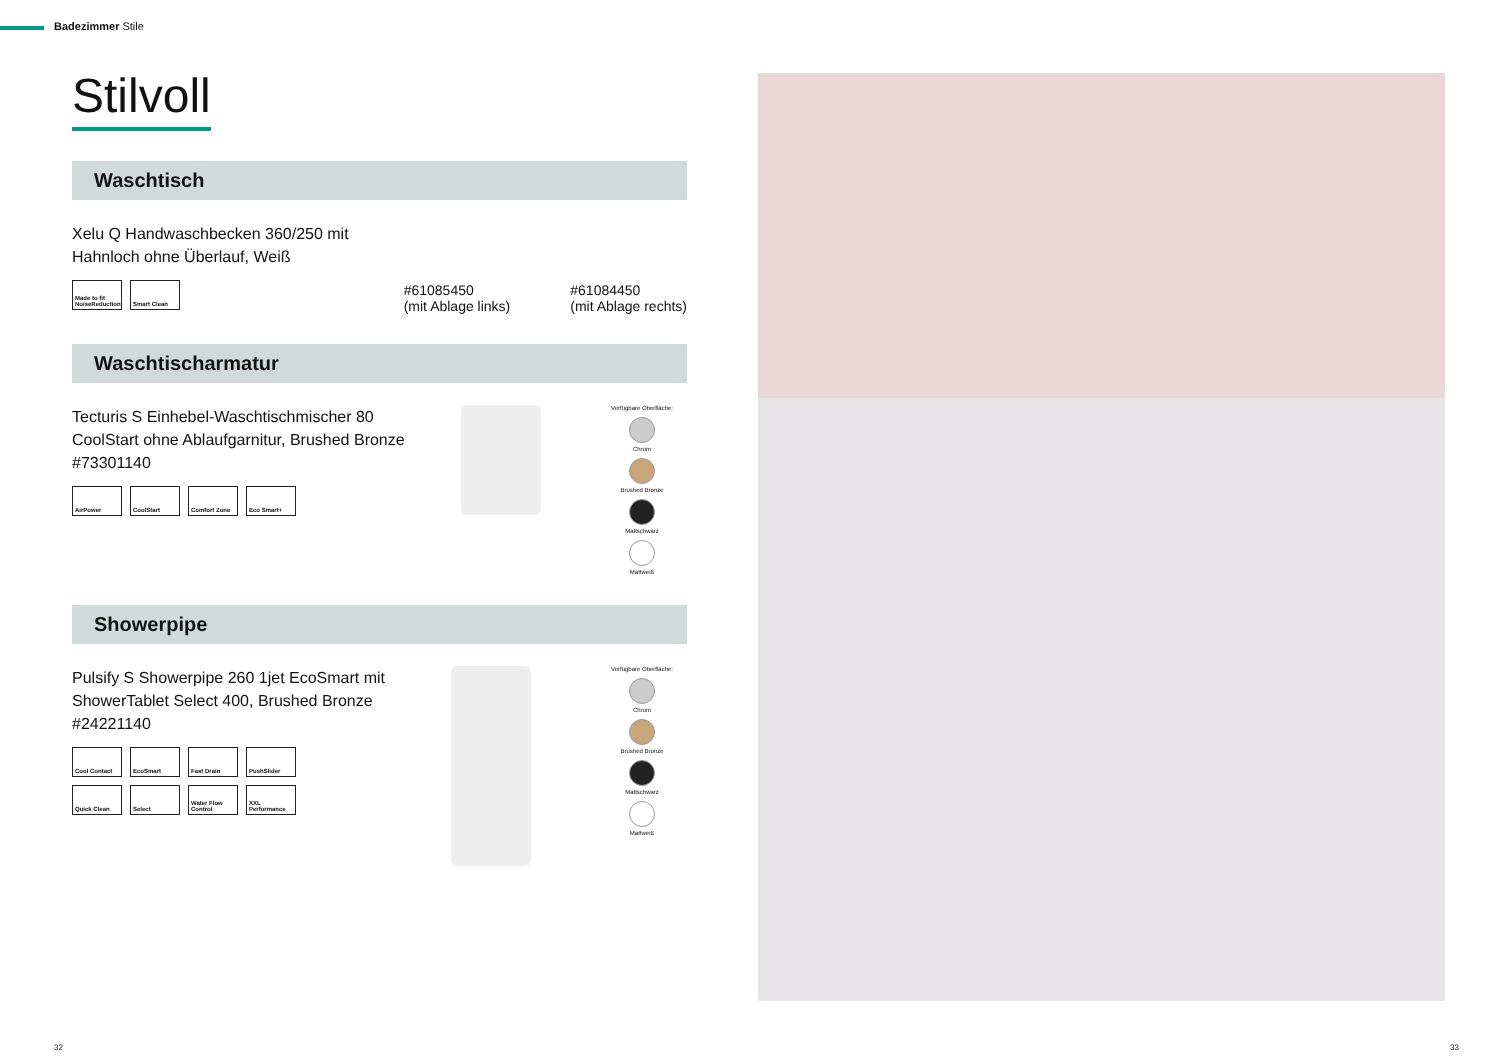Badezimmer Stile
Stilvoll
Waschtisch
Xelu Q Handwaschbecken 360/250 mit
Hahnloch ohne Überlauf, Weiß
Made to fit NoiseReduction
Smart Clean
#61085450
(mit Ablage links)
#61084450
(mit Ablage rechts)
Waschtischarmatur
Tecturis S Einhebel-Waschtischmischer 80
CoolStart ohne Ablaufgarnitur, Brushed Bronze
#73301140
AirPower
CoolStart
Comfort Zone
Eco Smart+
Verfügbare Oberfläche:
Chrom
Brushed Bronze
Mattschwarz
Mattweiß
Showerpipe
Pulsify S Showerpipe 260 1jet EcoSmart mit
ShowerTablet Select 400, Brushed Bronze
#24221140
Cool Contact
EcoSmart
Fast Drain
PushSlider
Quick Clean
Select
Water Flow Control
XXL Performance
Verfügbare Oberfläche:
Chrom
Brushed Bronze
Mattschwarz
Mattweiß
32 33